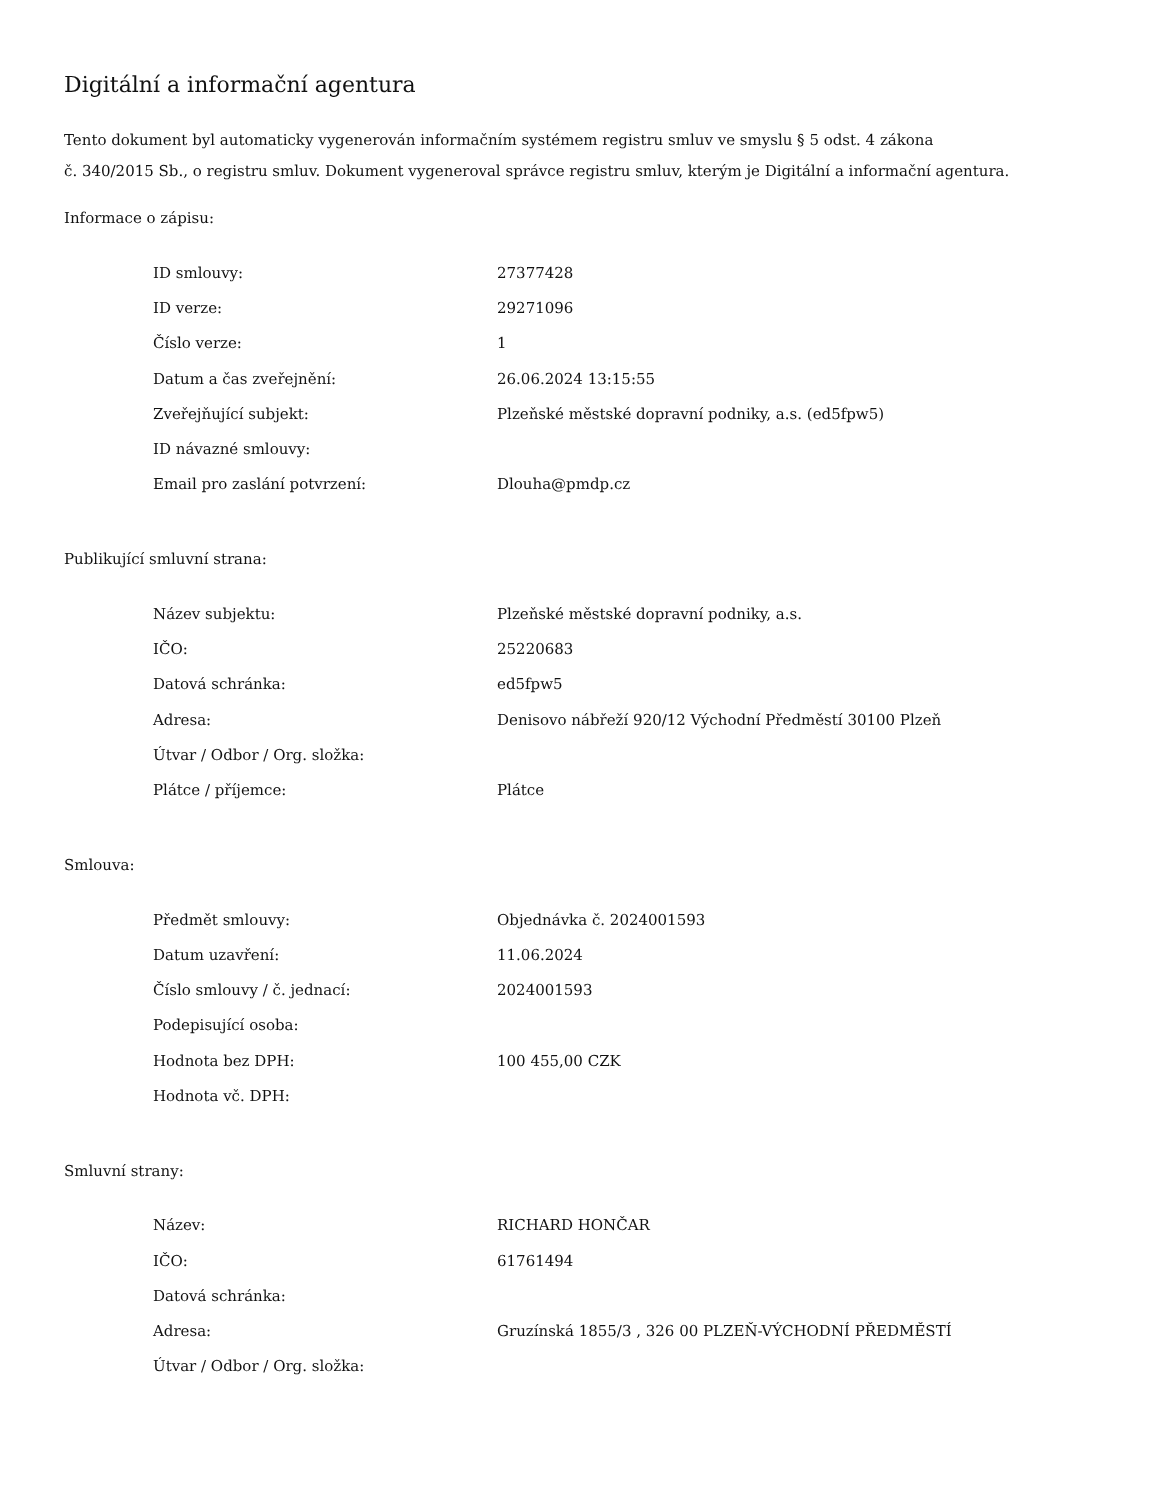Digitální a informační agentura
Tento dokument byl automaticky vygenerován informačním systémem registru smluv ve smyslu § 5 odst. 4 zákona
č. 340/2015 Sb., o registru smluv. Dokument vygeneroval správce registru smluv, kterým je Digitální a informační agentura.
Informace o zápisu:
| ID smlouvy: | 27377428 |
| ID verze: | 29271096 |
| Číslo verze: | 1 |
| Datum a čas zveřejnění: | 26.06.2024 13:15:55 |
| Zveřejňující subjekt: | Plzeňské městské dopravní podniky, a.s. (ed5fpw5) |
| ID návazné smlouvy: | |
| Email pro zaslání potvrzení: | Dlouha@pmdp.cz |
Publikující smluvní strana:
| Název subjektu: | Plzeňské městské dopravní podniky, a.s. |
| IČO: | 25220683 |
| Datová schránka: | ed5fpw5 |
| Adresa: | Denisovo nábřeží 920/12 Východní Předměstí 30100 Plzeň |
| Útvar / Odbor / Org. složka: | |
| Plátce / příjemce: | Plátce |
Smlouva:
| Předmět smlouvy: | Objednávka č. 2024001593 |
| Datum uzavření: | 11.06.2024 |
| Číslo smlouvy / č. jednací: | 2024001593 |
| Podepisující osoba: | |
| Hodnota bez DPH: | 100 455,00 CZK |
| Hodnota vč. DPH: | |
Smluvní strany:
| Název: | RICHARD HONČAR |
| IČO: | 61761494 |
| Datová schránka: | |
| Adresa: | Gruzínská 1855/3 , 326 00 PLZEŇ-VÝCHODNÍ PŘEDMĚSTÍ |
| Útvar / Odbor / Org. složka: | |